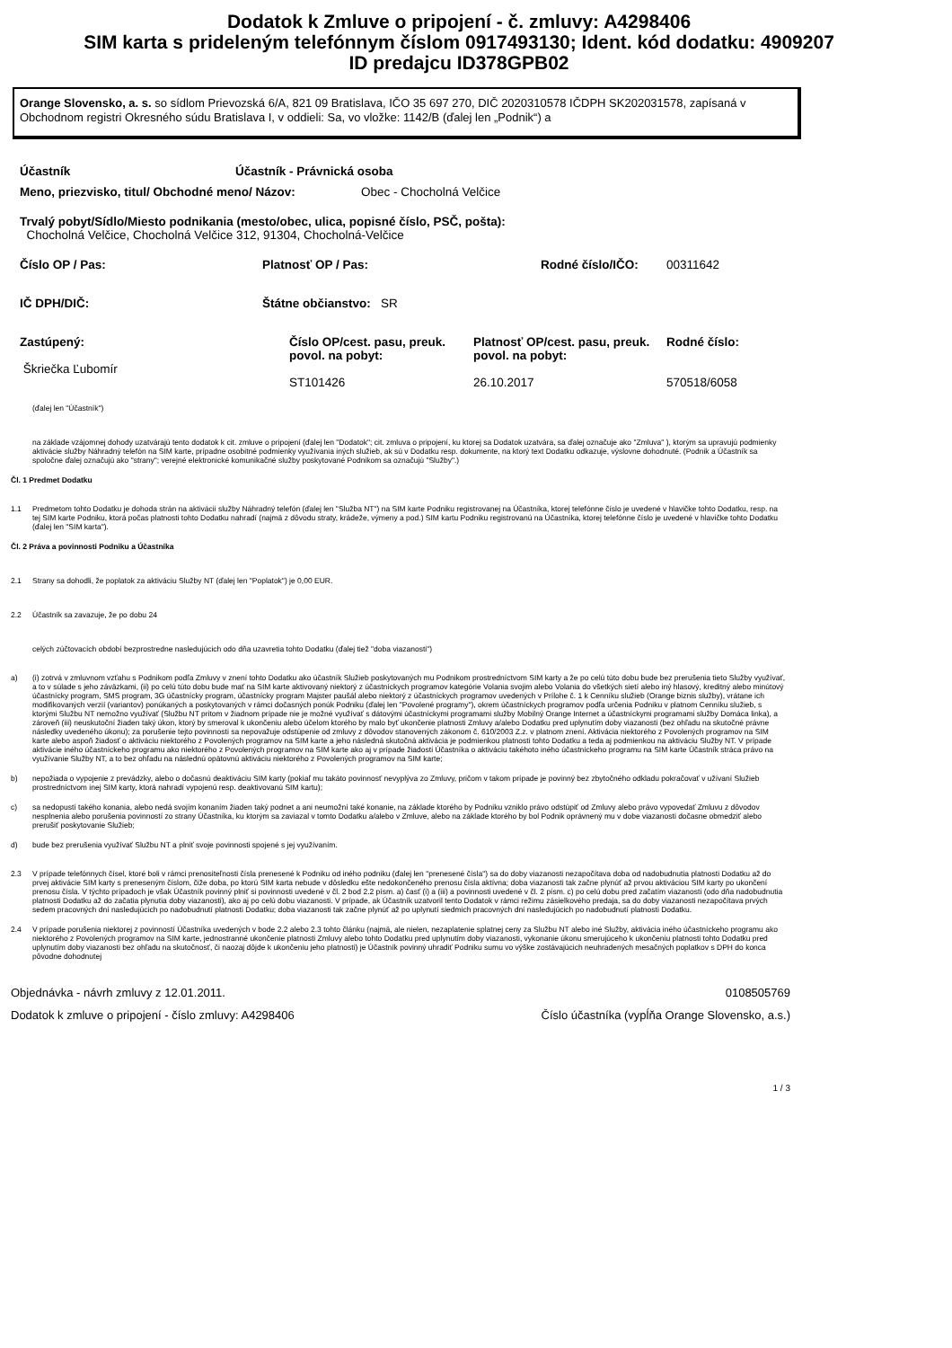Dodatok k Zmluve o pripojení - č. zmluvy: A4298406
SIM karta s prideleným telefónnym číslom 0917493130; Ident. kód dodatku: 4909207
ID predajcu ID378GPB02
Orange Slovensko, a. s. so sídlom Prievozská 6/A, 821 09 Bratislava, IČO 35 697 270, DIČ 2020310578 IČDPH SK202031578, zapísaná v Obchodnom registri Okresného súdu Bratislava I, v oddieli: Sa, vo vložke: 1142/B (ďalej len „Podnik“) a
Účastník Účastník - Právnická osoba
Meno, priezvisko, titul/ Obchodné meno/ Názov: Obec - Chocholná Velčice
Trvalý pobyt/Sídlo/Miesto podnikania (mesto/obec, ulica, popisné číslo, PSČ, pošta):
Chocholná Velčice, Chocholná Velčice 312, 91304, Chocholná-Velčice
Číslo OP / Pas: Platnosť OP / Pas: Rodné číslo/IČO: 00311642
IČ DPH/DIČ: Štátne občianstvo: SR
Zastúpený:
Škriečka Ľubomír
Číslo OP/cest. pasu, preuk. povol. na pobyt:
ST101426
Platnosť OP/cest. pasu, preuk. povol. na pobyt:
26.10.2017
Rodné číslo:
570518/6058
(ďalej len "Účastník")
na základe vzájomnej dohody uzatvárajú tento dodatok k cit. zmluve o pripojení (ďalej len "Dodatok"; cit. zmluva o pripojení, ku ktorej sa Dodatok uzatvára, sa ďalej označuje ako "Zmluva" ), ktorým sa upravujú podmienky aktivácie služby Náhradný telefón na SIM karte, prípadne osobitné podmienky využívania iných služieb, ak sú v Dodatku resp. dokumente, na ktorý text Dodatku odkazuje, výslovne dohodnuté. (Podnik a Účastník sa spoločne ďalej označujú ako "strany"; verejné elektronické komunikačné služby poskytované Podnikom sa označujú "Služby".)
Čl. 1 Predmet Dodatku
1.1 Predmetom tohto Dodatku je dohoda strán na aktivácii služby Náhradný telefón (ďalej len "Služba NT") na SIM karte Podniku registrovanej na Účastníka, ktorej telefónne číslo je uvedené v hlavičke tohto Dodatku, resp. na tej SIM karte Podniku, ktorá počas platnosti tohto Dodatku nahradí (najmä z dôvodu straty, krádeže, výmeny a pod.) SIM kartu Podniku registrovanú na Účastníka, ktorej telefónne číslo je uvedené v hlavičke tohto Dodatku (ďalej len "SIM karta").
Čl. 2 Práva a povinnosti Podniku a Účastníka
2.1 Strany sa dohodli, že poplatok za aktiváciu Služby NT (ďalej len "Poplatok") je 0,00 EUR.
2.2 Účastník sa zavazuje, že po dobu 24
celých zúčtovacích období bezprostredne nasledujúcich odo dňa uzavretia tohto Dodatku (ďalej tiež "doba viazanosti")
a) (i) zotrvá v zmluvnom vzťahu s Podnikom podľa Zmluvy v znení tohto Dodatku ako účastník Služieb poskytovaných mu Podnikom prostredníctvom SIM karty a že po celú túto dobu bude bez prerušenia tieto Služby využívať, a to v súlade s jeho záväzkami, (ii) po celú túto dobu bude mať na SIM karte aktivovaný niektorý z účastníckych programov kategórie Volania svojim alebo Volania do všetkých sietí alebo iný hlasový, kreditný alebo minútový účastnícky program, SMS program, 3G účastnícky program, účastnícky program Majster paušál alebo niektorý z účastníckych programov uvedených v Prílohe č. 1 k Cenníku služieb (Orange biznis služby), vrátane ich modifikovaných verzií (variantov) ponúkaných a poskytovaných v rámci dočasných ponúk Podniku (ďalej len "Povolené programy"), okrem účastníckych programov podľa určenia Podniku v platnom Cenníku služieb, s ktorými Službu NT nemožno využívať (Službu NT pritom v žiadnom prípade nie je možné využívať s dátovými účastníckymi programami služby Mobilný Orange Internet a účastníckymi programami služby Domáca linka), a zároveň (iii) neuskutoční žiaden taký úkon, ktorý by smeroval k ukončeniu alebo účelom ktorého by malo byť ukončenie platnosti Zmluvy a/alebo Dodatku pred uplynutím doby viazanosti (bez ohľadu na skutočné právne následky uvedeného úkonu); za porušenie tejto povinnosti sa nepovažuje odstúpenie od zmluvy z dôvodov stanovených zákonom č. 610/2003 Z.z. v platnom znení. Aktivácia niektorého z Povolených programov na SIM karte alebo aspoň žiadosť o aktiváciu niektorého z Povolených programov na SIM karte a jeho následná skutočná aktivácia je podmienkou platnosti tohto Dodatku a teda aj podmienkou na aktiváciu Služby NT. V prípade aktivácie iného účastníckeho programu ako niektorého z Povolených programov na SIM karte ako aj v prípade žiadosti Účastníka o aktiváciu takéhoto iného účastníckeho programu na SIM karte Účastník stráca právo na využívanie Služby NT, a to bez ohľadu na následnú opätovnú aktiváciu niektorého z Povolených programov na SIM karte;
b) nepožiada o vypojenie z prevádzky, alebo o dočasnú deaktiváciu SIM karty (pokiaľ mu takáto povinnosť nevyplýva zo Zmluvy, pričom v takom prípade je povinný bez zbytočného odkladu pokračovať v užívaní Služieb prostredníctvom inej SIM karty, ktorá nahradí vypojenú resp. deaktivovanú SIM kartu);
c) sa nedopustí takého konania, alebo nedá svojím konaním žiaden taký podnet a ani neumožní také konanie, na základe ktorého by Podniku vzniklo právo odstúpiť od Zmluvy alebo právo vypovedať Zmluvu z dôvodov nesplnenia alebo porušenia povinností zo strany Účastníka, ku ktorým sa zaviazal v tomto Dodatku a/alebo v Zmluve, alebo na základe ktorého by bol Podnik oprávnený mu v dobe viazanosti dočasne obmedziť alebo prerušiť poskytovanie Služieb;
d) bude bez prerušenia využívať Službu NT a plniť svoje povinnosti spojené s jej využívaním.
2.3 V prípade telefónnych čísel, ktoré boli v rámci prenositeľnosti čísla prenesené k Podniku od iného podniku (ďalej len "prenesené čísla") sa do doby viazanosti nezapočítava doba od nadobudnutia platnosti Dodatku až do prvej aktivácie SIM karty s preneseným číslom, čiže doba, po ktorú SIM karta nebude v dôsledku ešte nedokončeného prenosu čísla aktívna; doba viazanosti tak začne plynúť až prvou aktiváciou SIM karty po ukončení prenosu čísla. V týchto prípadoch je však Účastník povinný plniť si povinnosti uvedené v čl. 2 bod 2.2 písm. a) časť (i) a (iii) a povinnosti uvedené v čl. 2 písm. c) po celú dobu pred začatím viazanosti (odo dňa nadobudnutia platnosti Dodatku až do začatia plynutia doby viazanosti), ako aj po celú dobu viazanosti. V prípade, ak Účastník uzatvoril tento Dodatok v rámci režimu zásielkového predaja, sa do doby viazanosti nezapočítava prvých sedem pracovných dní nasledujúcich po nadobudnutí platnosti Dodatku; doba viazanosti tak začne plynúť až po uplynutí siedmich pracovných dní nasledujúcich po nadobudnutí platnosti Dodatku.
2.4 V prípade porušenia niektorej z povinností Účastníka uvedených v bode 2.2 alebo 2.3 tohto článku (najmä, ale nielen, nezaplatenie splatnej ceny za Službu NT alebo iné Služby, aktivácia iného účastníckeho programu ako niektorého z Povolených programov na SIM karte, jednostranné ukončenie platnosti Zmluvy alebo tohto Dodatku pred uplynutím doby viazanosti, vykonanie úkonu smerujúceho k ukončeniu platnosti tohto Dodatku pred uplynutím doby viazanosti bez ohľadu na skutočnosť, či naozaj dôjde k ukončeniu jeho platnosti) je Účastník povinný uhradiť Podniku sumu vo výške zostávajúcich neuhradených mesačných poplatkov s DPH do konca pôvodne dohodnutej
Objednávka - návrh zmluvy z 12.01.2011. 0108505769
Dodatok k zmluve o pripojení - číslo zmluvy: A4298406 Číslo účastníka (vypĺňa Orange Slovensko, a.s.)
1 / 3